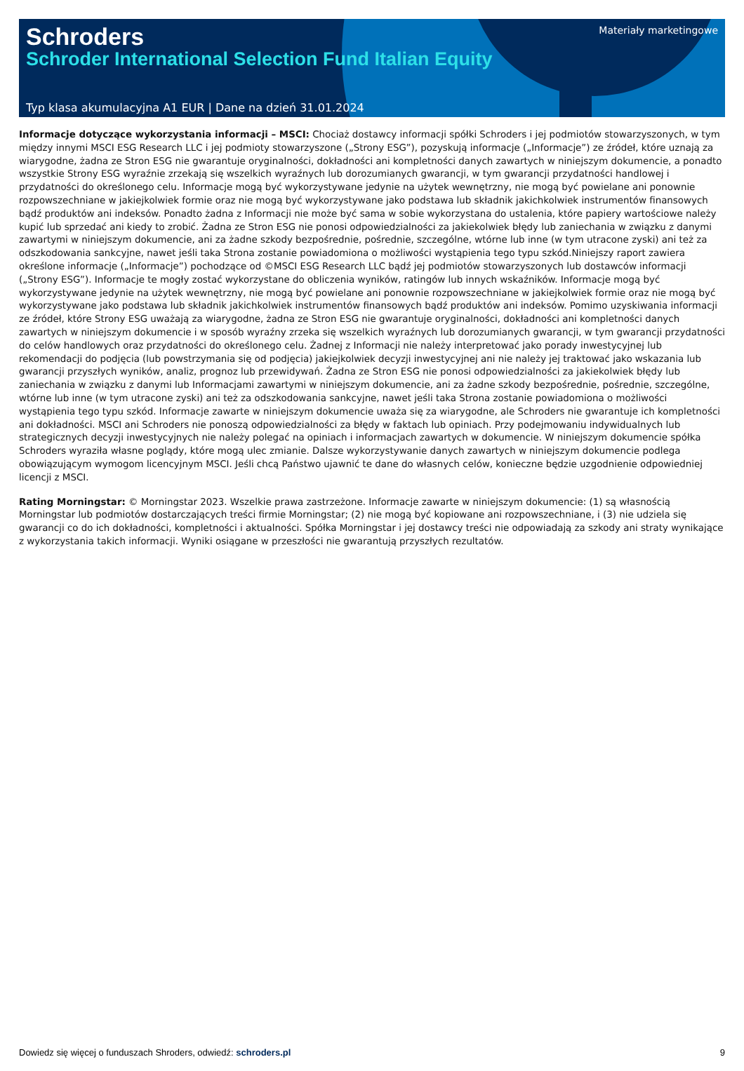Schroders
Schroder International Selection Fund Italian Equity
Materiały marketingowe
Typ klasa akumulacyjna A1 EUR | Dane na dzień 31.01.2024
Informacje dotyczące wykorzystania informacji – MSCI: Chociaż dostawcy informacji spółki Schroders i jej podmiotów stowarzyszonych, w tym między innymi MSCI ESG Research LLC i jej podmioty stowarzyszone („Strony ESG”), pozyskują informacje („Informacje”) ze źródeł, które uznają za wiarygodne, żadna ze Stron ESG nie gwarantuje oryginalności, dokładności ani kompletności danych zawartych w niniejszym dokumencie, a ponadto wszystkie Strony ESG wyraźnie zrzekają się wszelkich wyraźnych lub dorozumianych gwarancji, w tym gwarancji przydatności handlowej i przydatności do określonego celu. Informacje mogą być wykorzystywane jedynie na użytek wewnętrzny, nie mogą być powielane ani ponownie rozpowszechniane w jakiejkolwiek formie oraz nie mogą być wykorzystywane jako podstawa lub składnik jakichkolwiek instrumentów finansowych bądź produktów ani indeksów. Ponadto żadna z Informacji nie może być sama w sobie wykorzystana do ustalenia, które papiery wartościowe należy kupić lub sprzedać ani kiedy to zrobić. Żadna ze Stron ESG nie ponosi odpowiedzialności za jakiekolwiek błędy lub zaniechania w związku z danymi zawartymi w niniejszym dokumencie, ani za żadne szkody bezpośrednie, pośrednie, szczególne, wtórne lub inne (w tym utracone zyski) ani też za odszkodowania sankcyjne, nawet jeśli taka Strona zostanie powiadomiona o możliwości wystąpienia tego typu szkód.Niniejszy raport zawiera określone informacje („Informacje”) pochodzące od ©MSCI ESG Research LLC bądź jej podmiotów stowarzyszonych lub dostawców informacji („Strony ESG”). Informacje te mogły zostać wykorzystane do obliczenia wyników, ratingów lub innych wskaźników. Informacje mogą być wykorzystywane jedynie na użytek wewnętrzny, nie mogą być powielane ani ponownie rozpowszechniane w jakiejkolwiek formie oraz nie mogą być wykorzystywane jako podstawa lub składnik jakichkolwiek instrumentów finansowych bądź produktów ani indeksów. Pomimo uzyskiwania informacji ze źródeł, które Strony ESG uważają za wiarygodne, żadna ze Stron ESG nie gwarantuje oryginalności, dokładności ani kompletności danych zawartych w niniejszym dokumencie i w sposób wyraźny zrzeka się wszelkich wyraźnych lub dorozumianych gwarancji, w tym gwarancji przydatności do celów handlowych oraz przydatności do określonego celu. Żadnej z Informacji nie należy interpretować jako porady inwestycyjnej lub rekomendacji do podjęcia (lub powstrzymania się od podjęcia) jakiejkolwiek decyzji inwestycyjnej ani nie należy jej traktować jako wskazania lub gwarancji przyszłych wyników, analiz, prognoz lub przewidywań. Żadna ze Stron ESG nie ponosi odpowiedzialności za jakiekolwiek błędy lub zaniechania w związku z danymi lub Informacjami zawartymi w niniejszym dokumencie, ani za żadne szkody bezpośrednie, pośrednie, szczególne, wtórne lub inne (w tym utracone zyski) ani też za odszkodowania sankcyjne, nawet jeśli taka Strona zostanie powiadomiona o możliwości wystąpienia tego typu szkód. Informacje zawarte w niniejszym dokumencie uważa się za wiarygodne, ale Schroders nie gwarantuje ich kompletności ani dokładności. MSCI ani Schroders nie ponoszą odpowiedzialności za błędy w faktach lub opiniach. Przy podejmowaniu indywidualnych lub strategicznych decyzji inwestycyjnych nie należy polegać na opiniach i informacjach zawartych w dokumencie. W niniejszym dokumencie spółka Schroders wyraziła własne poglądy, które mogą ulec zmianie. Dalsze wykorzystywanie danych zawartych w niniejszym dokumencie podlega obowiązującym wymogom licencyjnym MSCI. Jeśli chcą Państwo ujawnić te dane do własnych celów, konieczne będzie uzgodnienie odpowiedniej licencji z MSCI.
Rating Morningstar: © Morningstar 2023. Wszelkie prawa zastrzeżone. Informacje zawarte w niniejszym dokumencie: (1) są własnością Morningstar lub podmiotów dostarczających treści firmie Morningstar; (2) nie mogą być kopiowane ani rozpowszechniane, i (3) nie udziela się gwarancji co do ich dokładności, kompletności i aktualności. Spółka Morningstar i jej dostawcy treści nie odpowiadają za szkody ani straty wynikające z wykorzystania takich informacji. Wyniki osiągane w przeszłości nie gwarantują przyszłych rezultatów.
Dowiedz się więcej o funduszach Shroders, odwiedź: schroders.pl 9